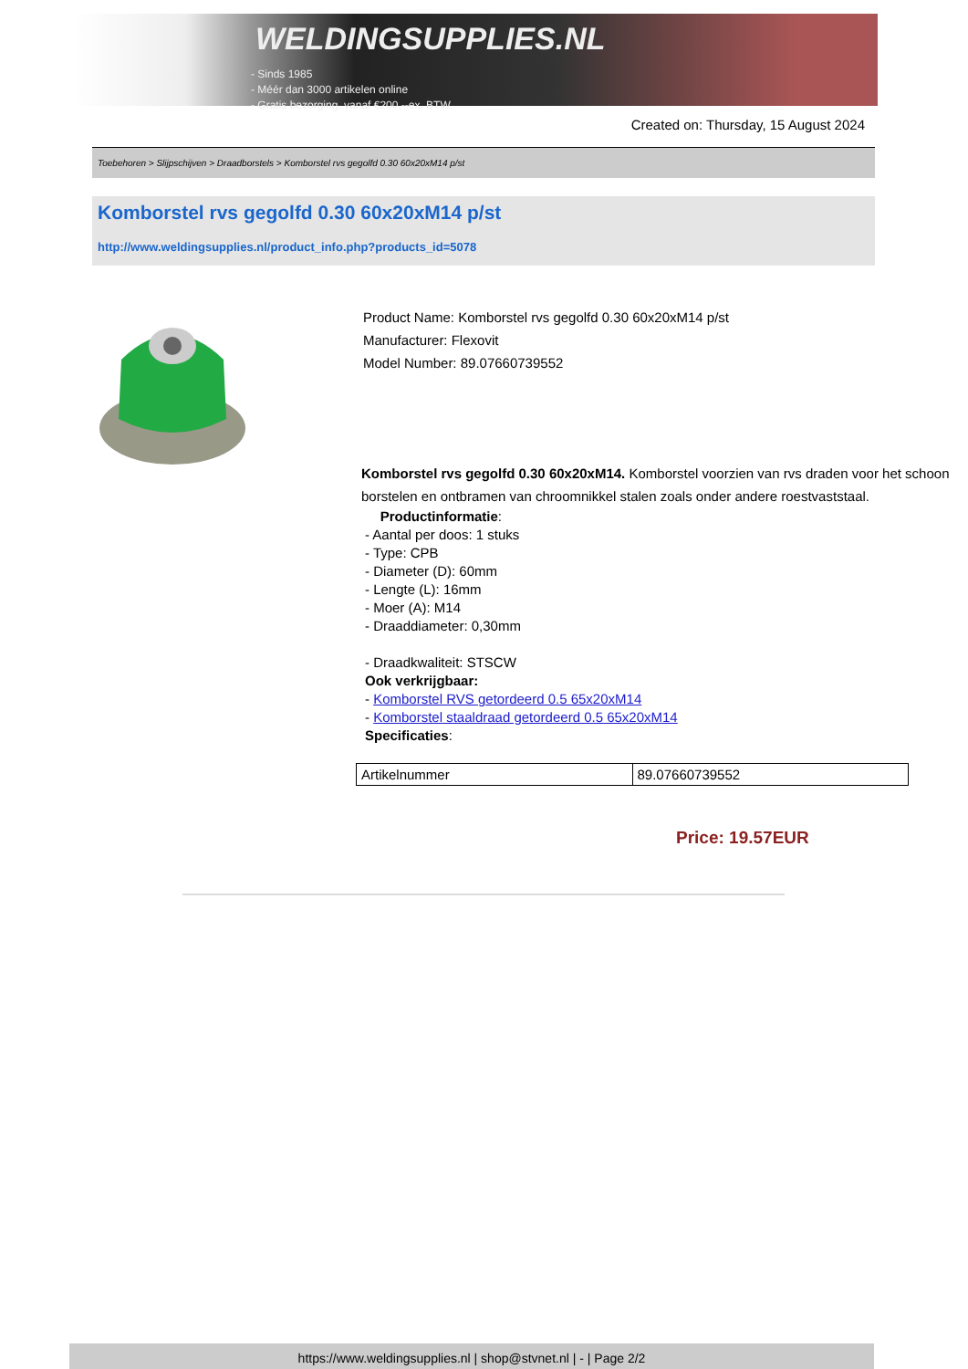WELDINGSUPPLIES.NL
- Sinds 1985
- Méér dan 3000 artikelen online
- Gratis bezorging, vanaf €200,--ex. BTW
Created on: Thursday, 15 August 2024
Toebehoren > Slijpschijven > Draadborstels > Komborstel rvs gegolfd 0.30 60x20xM14 p/st
Komborstel rvs gegolfd 0.30 60x20xM14 p/st
http://www.weldingsupplies.nl/product_info.php?products_id=5078
Product Name: Komborstel rvs gegolfd 0.30 60x20xM14 p/st
Manufacturer: Flexovit
Model Number: 89.07660739552
Komborstel rvs gegolfd 0.30 60x20xM14. Komborstel voorzien van rvs draden voor het schoon borstelen en ontbramen van chroomnikkel stalen zoals onder andere roestvaststaal.
Productinformatie:
- Aantal per doos: 1 stuks
- Type: CPB
- Diameter (D): 60mm
- Lengte (L): 16mm
- Moer (A): M14
- Draaddiameter: 0,30mm
- Draadkwaliteit: STSCW
Ook verkrijgbaar:
- Komborstel RVS getordeerd 0.5 65x20xM14
- Komborstel staaldraad getordeerd 0.5 65x20xM14
Specificaties:
| Artikelnummer | 89.07660739552 |
Price: 19.57EUR
https://www.weldingsupplies.nl | shop@stvnet.nl | - | Page 2/2